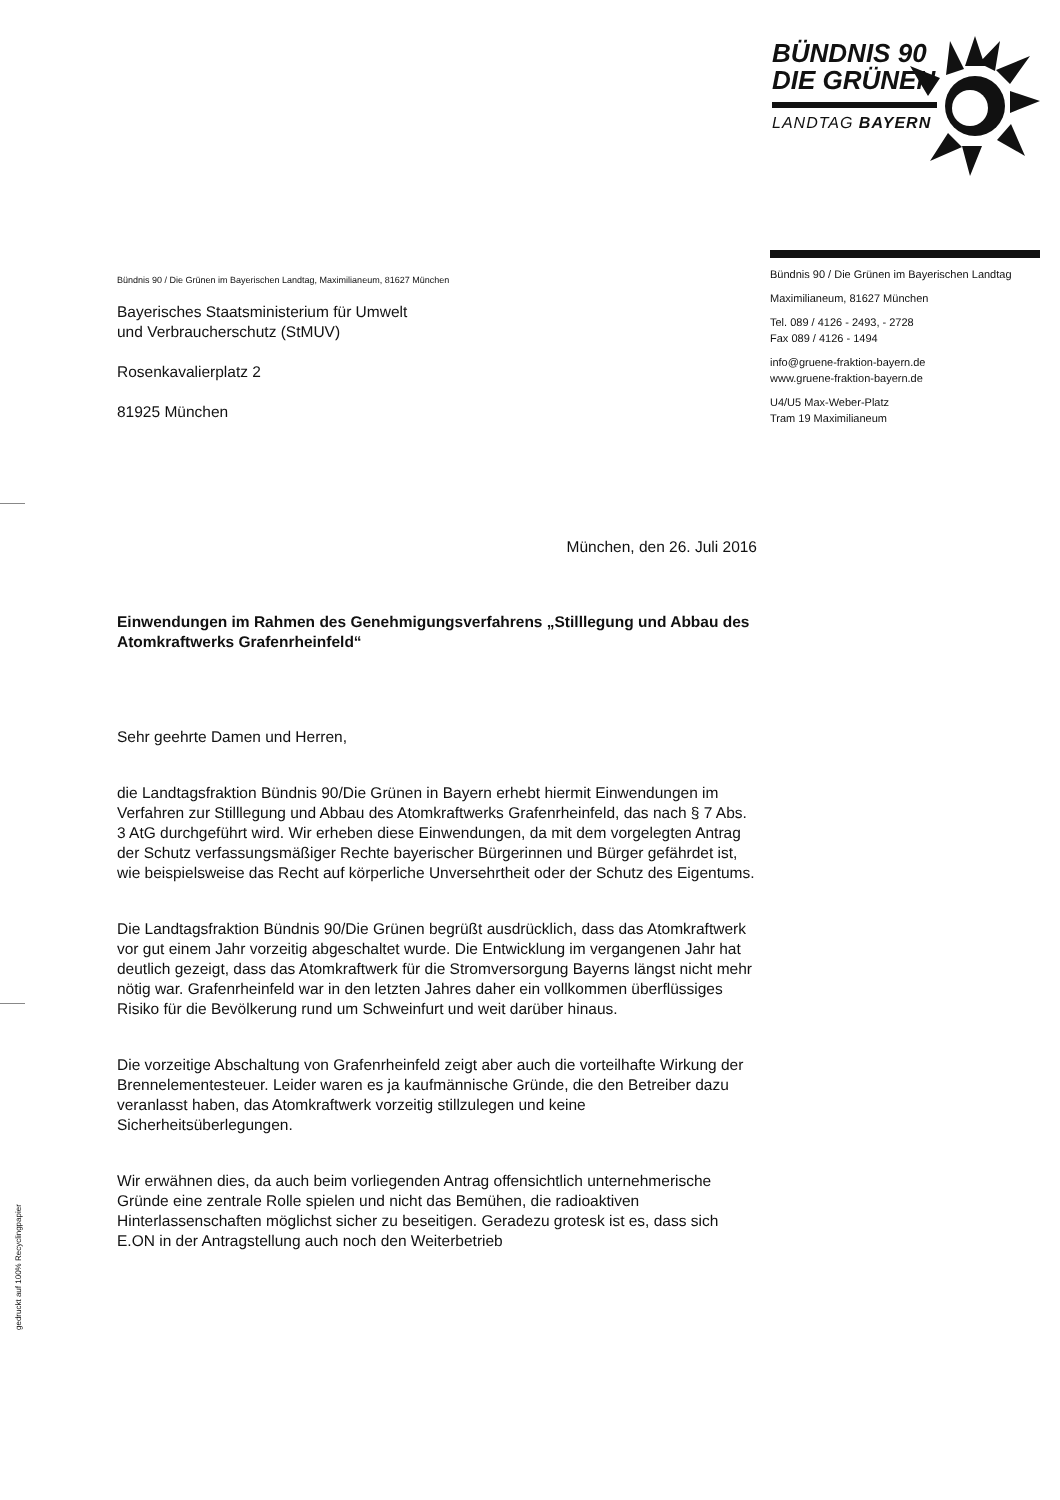BÜNDNIS 90
DIE GRÜNEN
LANDTAG BAYERN
Bündnis 90 / Die Grünen im Bayerischen Landtag
Maximilianeum, 81627 München
Tel. 089 / 4126 - 2493, - 2728
Fax 089 / 4126 - 1494
info@gruene-fraktion-bayern.de
www.gruene-fraktion-bayern.de
U4/U5 Max-Weber-Platz
Tram 19 Maximilianeum
Bündnis 90 / Die Grünen im Bayerischen Landtag, Maximilianeum, 81627 München
Bayerisches Staatsministerium für Umwelt
und Verbraucherschutz (StMUV)
Rosenkavalierplatz 2
81925 München
München, den 26. Juli 2016
Einwendungen im Rahmen des Genehmigungsverfahrens „Stilllegung und Abbau des Atomkraftwerks Grafenrheinfeld“
Sehr geehrte Damen und Herren,
die Landtagsfraktion Bündnis 90/Die Grünen in Bayern erhebt hiermit Einwendungen im Verfahren zur Stilllegung und Abbau des Atomkraftwerks Grafenrheinfeld, das nach § 7 Abs. 3 AtG durchgeführt wird. Wir erheben diese Einwendungen, da mit dem vorgelegten Antrag der Schutz verfassungsmäßiger Rechte bayerischer Bürgerinnen und Bürger gefährdet ist, wie beispielsweise das Recht auf körperliche Unversehrtheit oder der Schutz des Eigentums.
Die Landtagsfraktion Bündnis 90/Die Grünen begrüßt ausdrücklich, dass das Atomkraftwerk vor gut einem Jahr vorzeitig abgeschaltet wurde. Die Entwicklung im vergangenen Jahr hat deutlich gezeigt, dass das Atomkraftwerk für die Stromversorgung Bayerns längst nicht mehr nötig war. Grafenrheinfeld war in den letzten Jahres daher ein vollkommen überflüssiges Risiko für die Bevölkerung rund um Schweinfurt und weit darüber hinaus.
Die vorzeitige Abschaltung von Grafenrheinfeld zeigt aber auch die vorteilhafte Wirkung der Brennelementesteuer. Leider waren es ja kaufmännische Gründe, die den Betreiber dazu veranlasst haben, das Atomkraftwerk vorzeitig stillzulegen und keine Sicherheitsüberlegungen.
Wir erwähnen dies, da auch beim vorliegenden Antrag offensichtlich unternehmerische Gründe eine zentrale Rolle spielen und nicht das Bemühen, die radioaktiven Hinterlassenschaften möglichst sicher zu beseitigen. Geradezu grotesk ist es, dass sich E.ON in der Antragstellung auch noch den Weiterbetrieb
gedruckt auf 100% Recyclingpapier